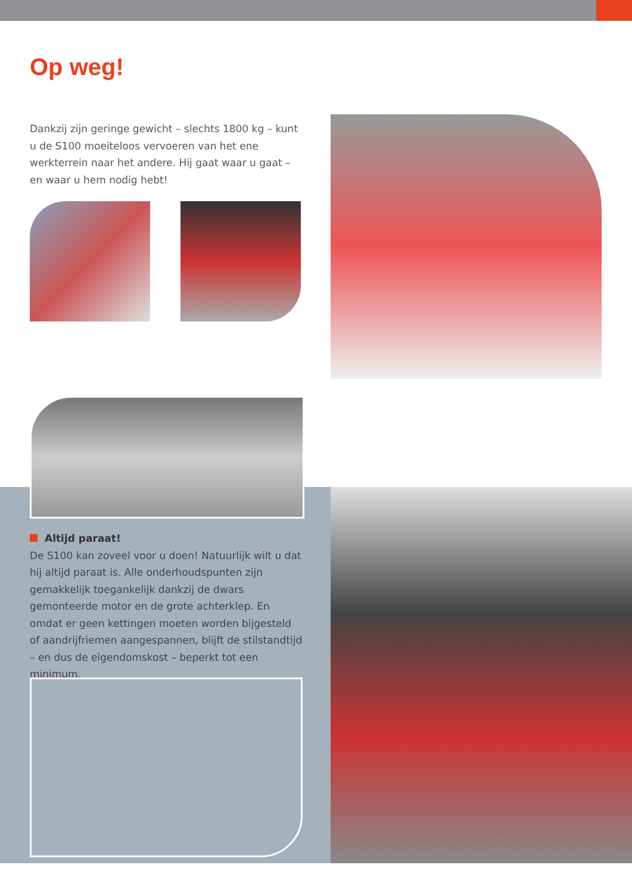Op weg!
Dankzij zijn geringe gewicht – slechts 1800 kg – kunt u de S100 moeiteloos vervoeren van het ene werkterrein naar het andere. Hij gaat waar u gaat – en waar u hem nodig hebt!
Altijd paraat!
De S100 kan zoveel voor u doen! Natuurlijk wilt u dat hij altijd paraat is. Alle onderhoudspunten zijn gemakkelijk toegankelijk dankzij de dwars gemonteerde motor en de grote achterklep. En omdat er geen kettingen moeten worden bijgesteld of aandrijfriemen aangespannen, blijft de stilstandtijd – en dus de eigendomskost – beperkt tot een minimum.